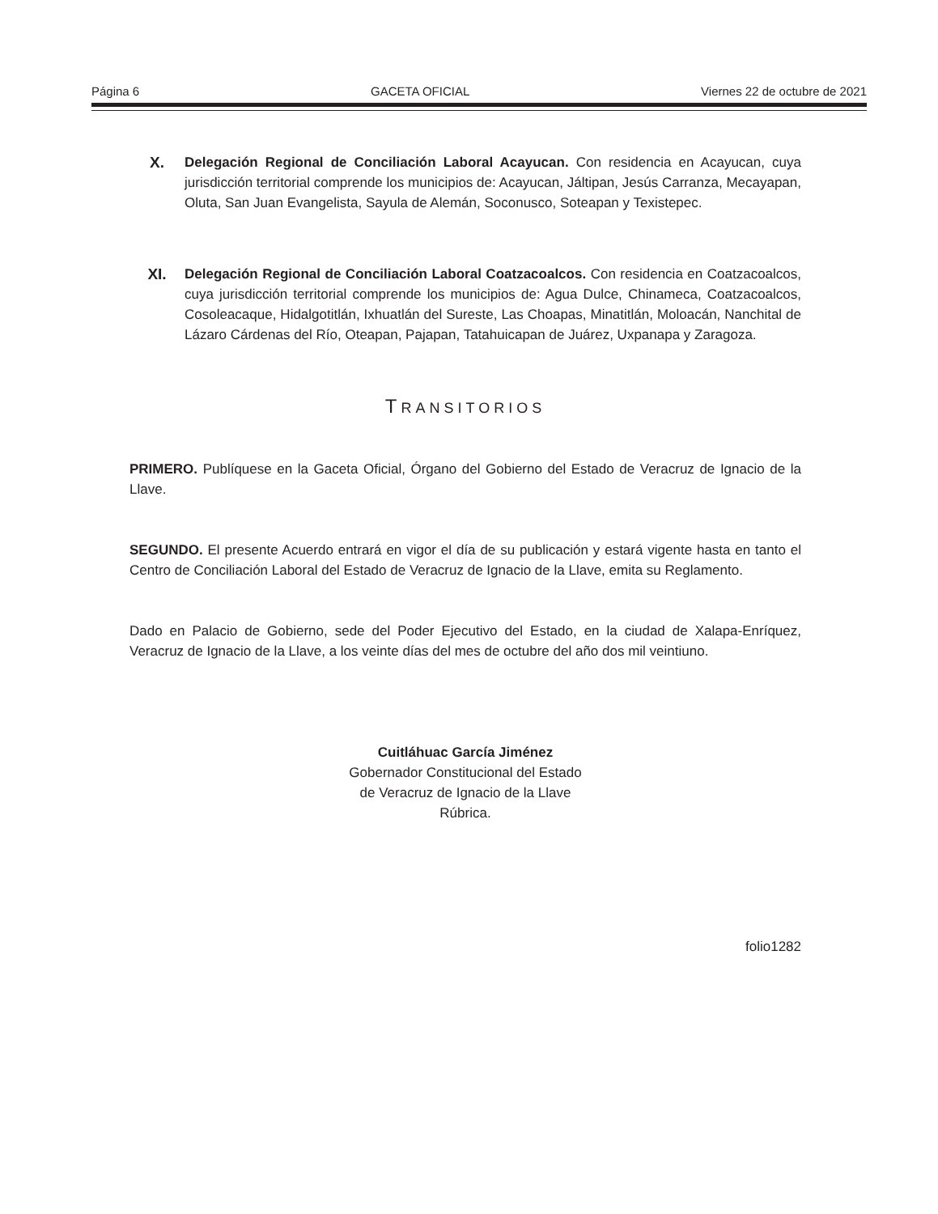Página 6 GACETA OFICIAL Viernes 22 de octubre de 2021
X. Delegación Regional de Conciliación Laboral Acayucan. Con residencia en Acayucan, cuya jurisdicción territorial comprende los municipios de: Acayucan, Jáltipan, Jesús Carranza, Mecayapan, Oluta, San Juan Evangelista, Sayula de Alemán, Soconusco, Soteapan y Texistepec.
XI. Delegación Regional de Conciliación Laboral Coatzacoalcos. Con residencia en Coatzacoalcos, cuya jurisdicción territorial comprende los municipios de: Agua Dulce, Chinameca, Coatzacoalcos, Cosoleacaque, Hidalgotitlán, Ixhuatlán del Sureste, Las Choapas, Minatitlán, Moloacán, Nanchital de Lázaro Cárdenas del Río, Oteapan, Pajapan, Tatahuicapan de Juárez, Uxpanapa y Zaragoza.
TRANSITORIOS
PRIMERO. Publíquese en la Gaceta Oficial, Órgano del Gobierno del Estado de Veracruz de Ignacio de la Llave.
SEGUNDO. El presente Acuerdo entrará en vigor el día de su publicación y estará vigente hasta en tanto el Centro de Conciliación Laboral del Estado de Veracruz de Ignacio de la Llave, emita su Reglamento.
Dado en Palacio de Gobierno, sede del Poder Ejecutivo del Estado, en la ciudad de Xalapa-Enríquez, Veracruz de Ignacio de la Llave, a los veinte días del mes de octubre del año dos mil veintiuno.
Cuitláhuac García Jiménez
Gobernador Constitucional del Estado
de Veracruz de Ignacio de la Llave
Rúbrica.
folio1282